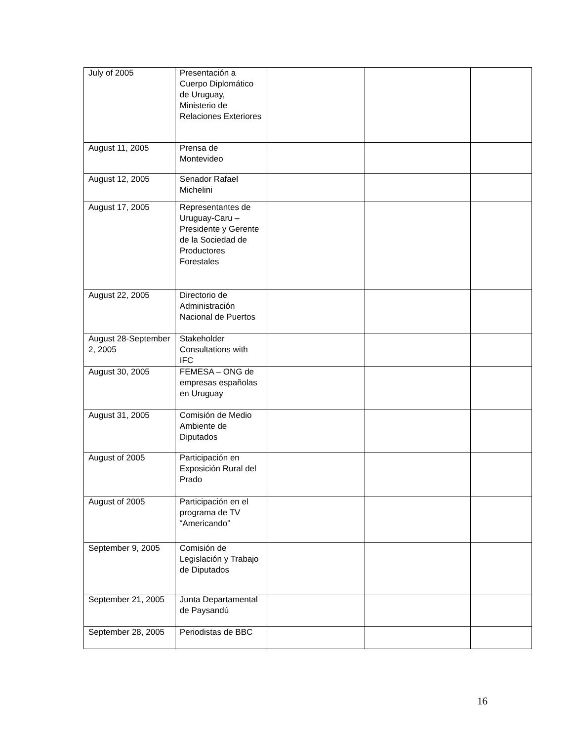| July of 2005 | Presentación a Cuerpo Diplomático de Uruguay, Ministerio de Relaciones Exteriores | | | |
| August 11, 2005 | Prensa de Montevideo | | | |
| August 12, 2005 | Senador Rafael Michelini | | | |
| August 17, 2005 | Representantes de Uruguay-Caru – Presidente y Gerente de la Sociedad de Productores Forestales | | | |
| August 22, 2005 | Directorio de Administración Nacional de Puertos | | | |
| August 28-September 2, 2005 | Stakeholder Consultations with IFC | | | |
| August 30, 2005 | FEMESA – ONG de empresas españolas en Uruguay | | | |
| August 31, 2005 | Comisión de Medio Ambiente de Diputados | | | |
| August of 2005 | Participación en Exposición Rural del Prado | | | |
| August of 2005 | Participación en el programa de TV “Americando” | | | |
| September 9, 2005 | Comisión de Legislación y Trabajo de Diputados | | | |
| September 21, 2005 | Junta Departamental de Paysandú | | | |
| September 28, 2005 | Periodistas de BBC | | | |
16